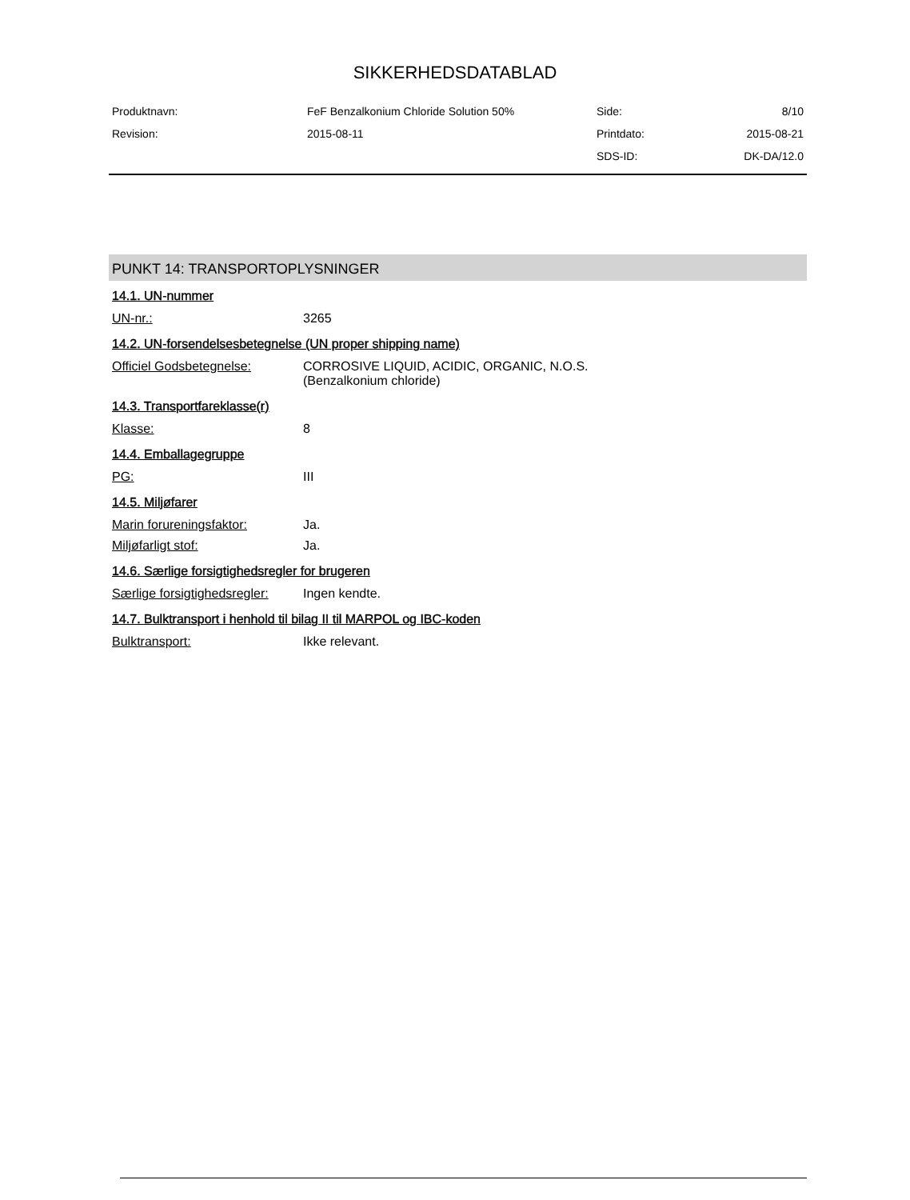SIKKERHEDSDATABLAD
| Produktnavn: | FeF Benzalkonium Chloride Solution 50% | Side: | 8/10 |
| Revision: | 2015-08-11 | Printdato: | 2015-08-21 |
| | | SDS-ID: | DK-DA/12.0 |
PUNKT 14: TRANSPORTOPLYSNINGER
14.1. UN-nummer
| UN-nr.: | 3265 |
14.2. UN-forsendelsesbetegnelse (UN proper shipping name)
| Officiel Godsbetegnelse: | CORROSIVE LIQUID, ACIDIC, ORGANIC, N.O.S. (Benzalkonium chloride) |
14.3. Transportfareklasse(r)
| Klasse: | 8 |
14.4. Emballagegruppe
| PG: | III |
14.5. Miljøfarer
| Marin forureningsfaktor: | Ja. |
| Miljøfarligt stof: | Ja. |
14.6. Særlige forsigtighedsregler for brugeren
| Særlige forsigtighedsregler: | Ingen kendte. |
14.7. Bulktransport i henhold til bilag II til MARPOL og IBC-koden
| Bulktransport: | Ikke relevant. |